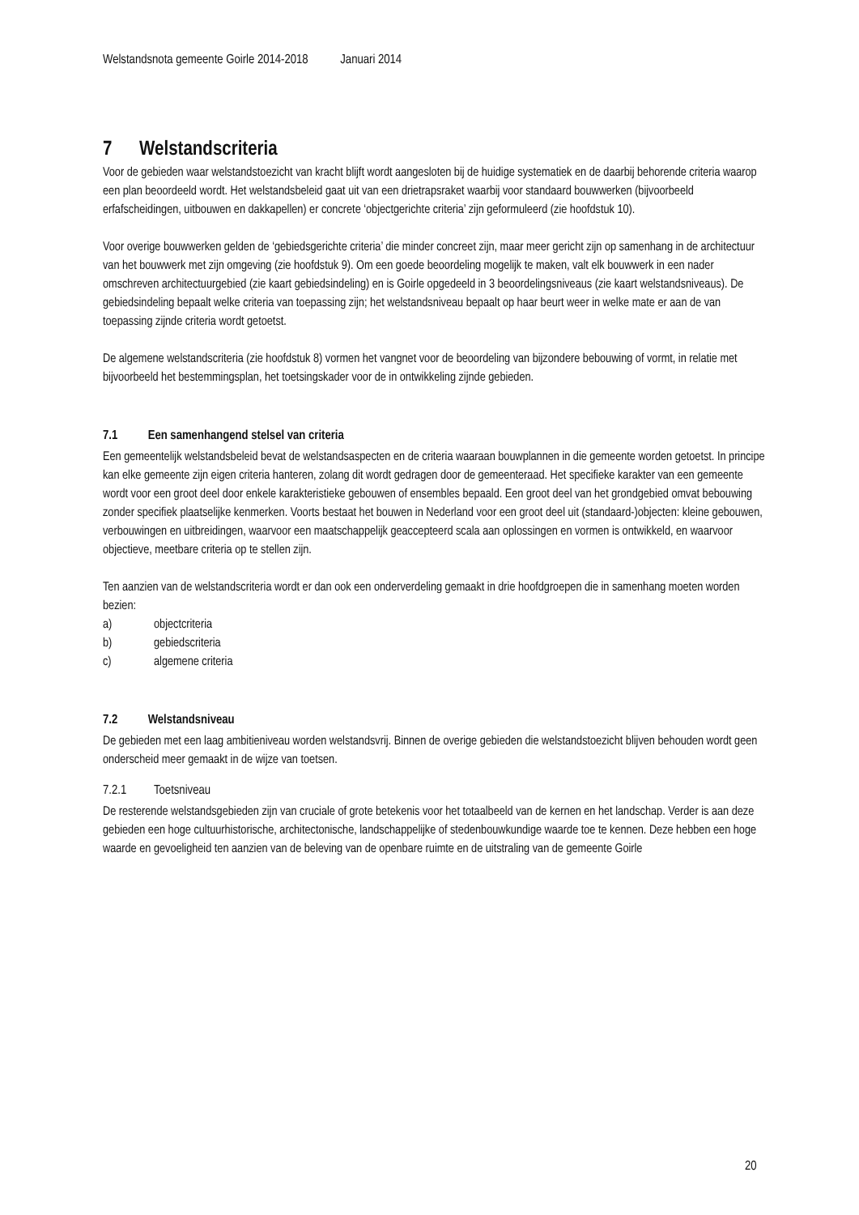Welstandsnota gemeente Goirle 2014-2018 Januari 2014
7 Welstandscriteria
Voor de gebieden waar welstandstoezicht van kracht blijft wordt aangesloten bij de huidige systematiek en de daarbij behorende criteria waarop een plan beoordeeld wordt. Het welstandsbeleid gaat uit van een drietrapsraket waarbij voor standaard bouwwerken (bijvoorbeeld erfafscheidingen, uitbouwen en dakkapellen) er concrete ‘objectgerichte criteria’ zijn geformuleerd (zie hoofdstuk 10).
Voor overige bouwwerken gelden de ‘gebiedsgerichte criteria’ die minder concreet zijn, maar meer gericht zijn op samenhang in de architectuur van het bouwwerk met zijn omgeving (zie hoofdstuk 9). Om een goede beoordeling mogelijk te maken, valt elk bouwwerk in een nader omschreven architectuurgebied (zie kaart gebiedsindeling) en is Goirle opgedeeld in 3 beoordelingsniveaus (zie kaart welstandsniveaus). De gebiedsindeling bepaalt welke criteria van toepassing zijn; het welstandsniveau bepaalt op haar beurt weer in welke mate er aan de van toepassing zijnde criteria wordt getoetst.
De algemene welstandscriteria (zie hoofdstuk 8) vormen het vangnet voor de beoordeling van bijzondere bebouwing of vormt, in relatie met bijvoorbeeld het bestemmingsplan, het toetsingskader voor de in ontwikkeling zijnde gebieden.
7.1 Een samenhangend stelsel van criteria
Een gemeentelijk welstandsbeleid bevat de welstandsaspecten en de criteria waaraan bouwplannen in die gemeente worden getoetst. In principe kan elke gemeente zijn eigen criteria hanteren, zolang dit wordt gedragen door de gemeenteraad. Het specifieke karakter van een gemeente wordt voor een groot deel door enkele karakteristieke gebouwen of ensembles bepaald. Een groot deel van het grondgebied omvat bebouwing zonder specifiek plaatselijke kenmerken. Voorts bestaat het bouwen in Nederland voor een groot deel uit (standaard-)objecten: kleine gebouwen, verbouwingen en uitbreidingen, waarvoor een maatschappelijk geaccepteerd scala aan oplossingen en vormen is ontwikkeld, en waarvoor objectieve, meetbare criteria op te stellen zijn.
Ten aanzien van de welstandscriteria wordt er dan ook een onderverdeling gemaakt in drie hoofdgroepen die in samenhang moeten worden bezien:
a) objectcriteria
b) gebiedscriteria
c) algemene criteria
7.2 Welstandsniveau
De gebieden met een laag ambitieniveau worden welstandsvrij. Binnen de overige gebieden die welstandstoezicht blijven behouden wordt geen onderscheid meer gemaakt in de wijze van toetsen.
7.2.1 Toetsniveau
De resterende welstandsgebieden zijn van cruciale of grote betekenis voor het totaalbeeld van de kernen en het landschap. Verder is aan deze gebieden een hoge cultuurhistorische, architectonische, landschappelijke of stedenbouwkundige waarde toe te kennen. Deze hebben een hoge waarde en gevoeligheid ten aanzien van de beleving van de openbare ruimte en de uitstraling van de gemeente Goirle
20